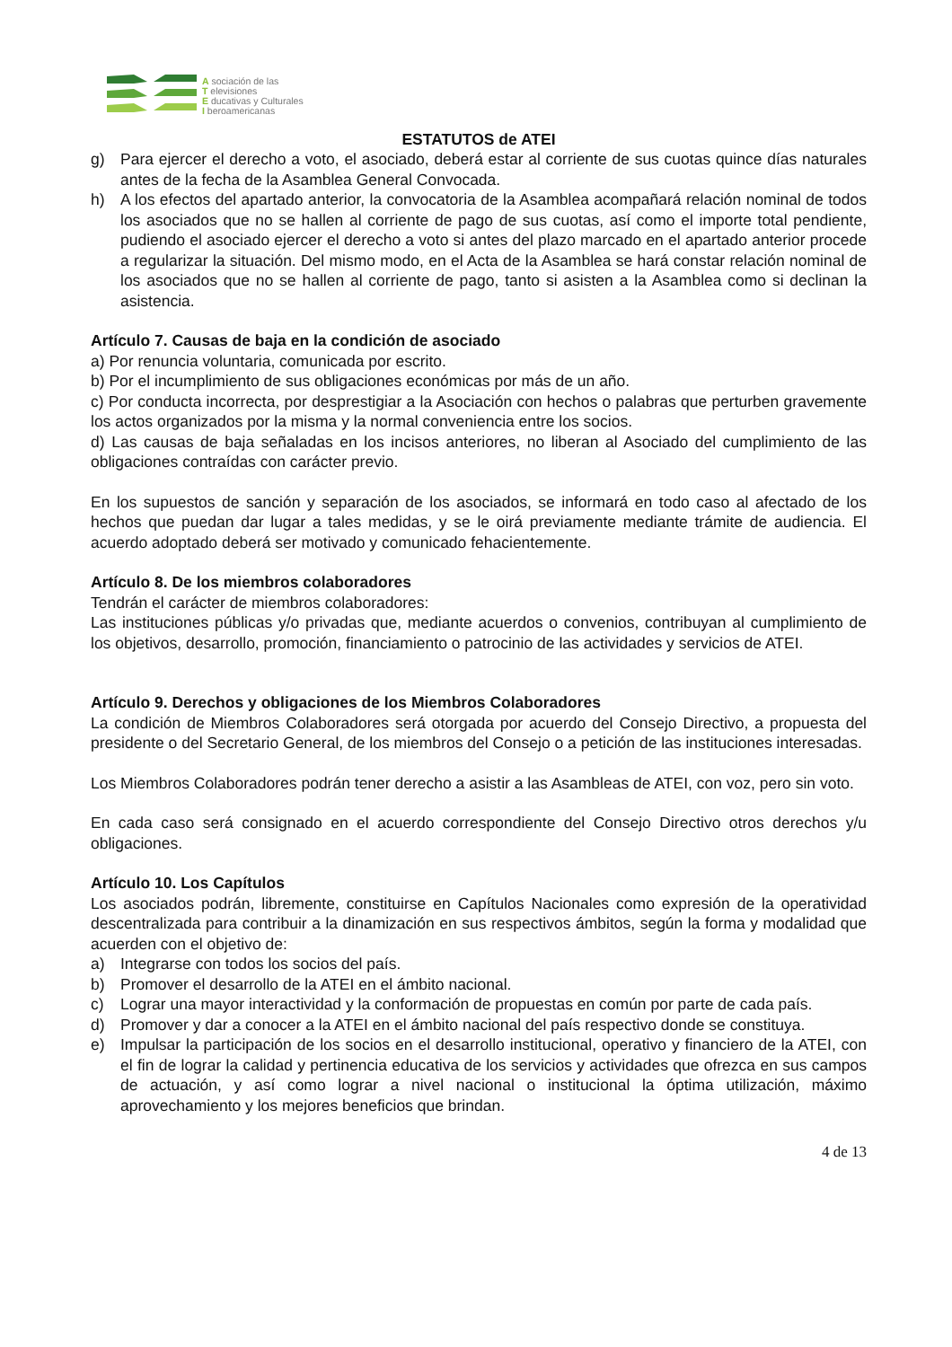A sociación de las
T elevisiones
E ducativas y Culturales
I beroamericanas
ESTATUTOS de ATEI
g) Para ejercer el derecho a voto, el asociado, deberá estar al corriente de sus cuotas quince días naturales antes de la fecha de la Asamblea General Convocada.
h) A los efectos del apartado anterior, la convocatoria de la Asamblea acompañará relación nominal de todos los asociados que no se hallen al corriente de pago de sus cuotas, así como el importe total pendiente, pudiendo el asociado ejercer el derecho a voto si antes del plazo marcado en el apartado anterior procede a regularizar la situación. Del mismo modo, en el Acta de la Asamblea se hará constar relación nominal de los asociados que no se hallen al corriente de pago, tanto si asisten a la Asamblea como si declinan la asistencia.
Artículo 7. Causas de baja en la condición de asociado
a) Por renuncia voluntaria, comunicada por escrito.
b) Por el incumplimiento de sus obligaciones económicas por más de un año.
c) Por conducta incorrecta, por desprestigiar a la Asociación con hechos o palabras que perturben gravemente los actos organizados por la misma y la normal conveniencia entre los socios.
d) Las causas de baja señaladas en los incisos anteriores, no liberan al Asociado del cumplimiento de las obligaciones contraídas con carácter previo.
En los supuestos de sanción y separación de los asociados, se informará en todo caso al afectado de los hechos que puedan dar lugar a tales medidas, y se le oirá previamente mediante trámite de audiencia. El acuerdo adoptado deberá ser motivado y comunicado fehacientemente.
Artículo 8. De los miembros colaboradores
Tendrán el carácter de miembros colaboradores:
Las instituciones públicas y/o privadas que, mediante acuerdos o convenios, contribuyan al cumplimiento de los objetivos, desarrollo, promoción, financiamiento o patrocinio de las actividades y servicios de ATEI.
Artículo 9. Derechos y obligaciones de los Miembros Colaboradores
La condición de Miembros Colaboradores será otorgada por acuerdo del Consejo Directivo, a propuesta del presidente o del Secretario General, de los miembros del Consejo o a petición de las instituciones interesadas.
Los Miembros Colaboradores podrán tener derecho a asistir a las Asambleas de ATEI, con voz, pero sin voto.
En cada caso será consignado en el acuerdo correspondiente del Consejo Directivo otros derechos y/u obligaciones.
Artículo 10. Los Capítulos
Los asociados podrán, libremente, constituirse en Capítulos Nacionales como expresión de la operatividad descentralizada para contribuir a la dinamización en sus respectivos ámbitos, según la forma y modalidad que acuerden con el objetivo de:
a) Integrarse con todos los socios del país.
b) Promover el desarrollo de la ATEI en el ámbito nacional.
c) Lograr una mayor interactividad y la conformación de propuestas en común por parte de cada país.
d) Promover y dar a conocer a la ATEI en el ámbito nacional del país respectivo donde se constituya.
e) Impulsar la participación de los socios en el desarrollo institucional, operativo y financiero de la ATEI, con el fin de lograr la calidad y pertinencia educativa de los servicios y actividades que ofrezca en sus campos de actuación, y así como lograr a nivel nacional o institucional la óptima utilización, máximo aprovechamiento y los mejores beneficios que brindan.
4 de 13